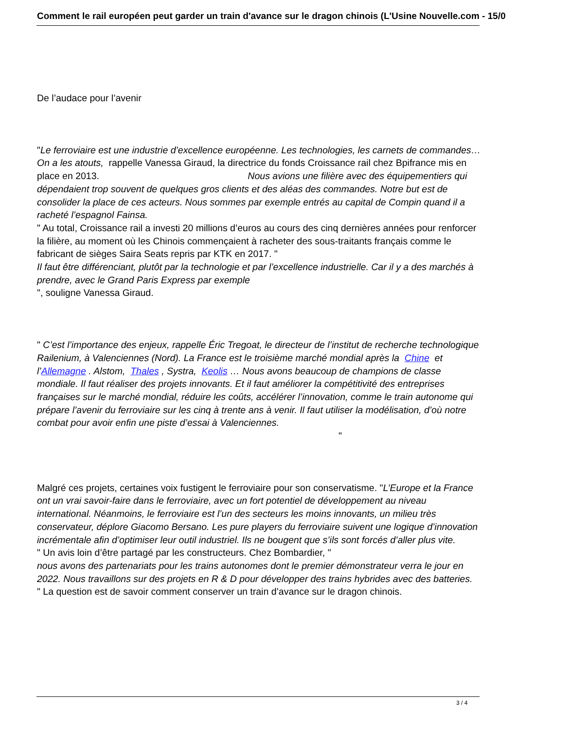Comment le rail européen peut garder un train d'avance sur le dragon chinois (L'Usine Nouvelle.com - 15/0
De l’audace pour l’avenir
"Le ferroviaire est une industrie d’excellence européenne. Les technologies, les carnets de commandes… On a les atouts, rappelle Vanessa Giraud, la directrice du fonds Croissance rail chez Bpifrance mis en place en 2013. Nous avions une filière avec des équipementiers qui dépendaient trop souvent de quelques gros clients et des aléas des commandes. Notre but est de consolider la place de ces acteurs. Nous sommes par exemple entrés au capital de Compin quand il a racheté l’espagnol Fainsa.
" Au total, Croissance rail a investi 20 millions d’euros au cours des cinq dernières années pour renforcer la filière, au moment où les Chinois commençaient à racheter des sous-traitants français comme le fabricant de sièges Saira Seats repris par KTK en 2017. "
Il faut être différenciant, plutôt par la technologie et par l’excellence industrielle. Car il y a des marchés à prendre, avec le Grand Paris Express par exemple
", souligne Vanessa Giraud.
" C’est l’importance des enjeux, rappelle Éric Tregoat, le directeur de l’institut de recherche technologique Railenium, à Valenciennes (Nord). La France est le troisième marché mondial après la Chine et l’Allemagne . Alstom, Thales , Systra, Keolis … Nous avons beaucoup de champions de classe mondiale. Il faut réaliser des projets innovants. Et il faut améliorer la compétitivité des entreprises françaises sur le marché mondial, réduire les coûts, accélérer l’innovation, comme le train autonome qui prépare l’avenir du ferroviaire sur les cinq à trente ans à venir. Il faut utiliser la modélisation, d’où notre combat pour avoir enfin une piste d’essai à Valenciennes. "
Malgré ces projets, certaines voix fustigent le ferroviaire pour son conservatisme. "L’Europe et la France ont un vrai savoir-faire dans le ferroviaire, avec un fort potentiel de développement au niveau international. Néanmoins, le ferroviaire est l’un des secteurs les moins innovants, un milieu très conservateur, déplore Giacomo Bersano. Les pure players du ferroviaire suivent une logique d’innovation incrémentale afin d’optimiser leur outil industriel. Ils ne bougent que s’ils sont forcés d’aller plus vite.
" Un avis loin d’être partagé par les constructeurs. Chez Bombardier, "
nous avons des partenariats pour les trains autonomes dont le premier démonstrateur verra le jour en 2022. Nous travaillons sur des projets en R & D pour développer des trains hybrides avec des batteries.
" La question est de savoir comment conserver un train d’avance sur le dragon chinois.
3 / 4